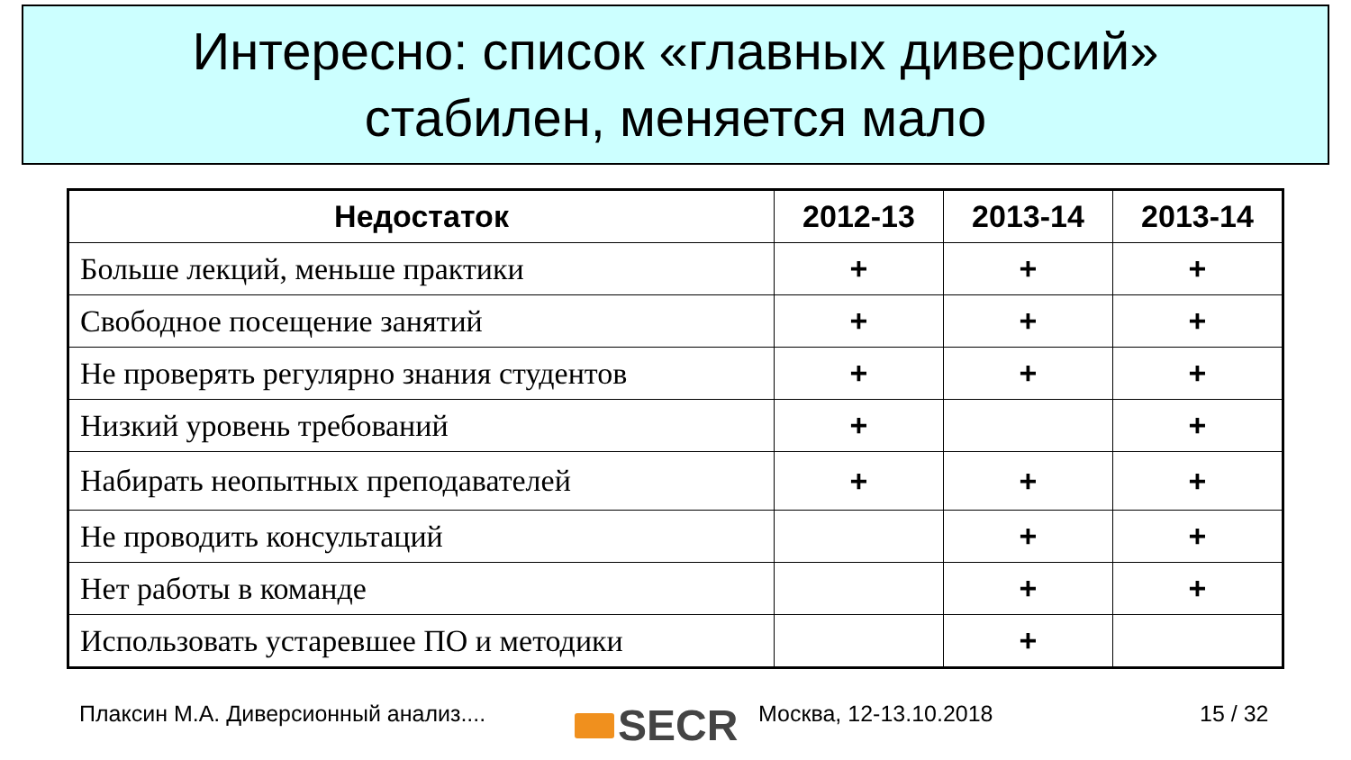Интересно: список «главных диверсий»
стабилен, меняется мало
| Недостаток | 2012-13 | 2013-14 | 2013-14 |
| --- | --- | --- | --- |
| Больше лекций, меньше практики | + | + | + |
| Свободное посещение занятий | + | + | + |
| Не проверять регулярно знания студентов | + | + | + |
| Низкий уровень требований | + | | + |
| Набирать неопытных преподавателей | + | + | + |
| Не проводить консультаций | | + | + |
| Нет работы в команде | | + | + |
| Использовать устаревшее ПО и методики | | + | |
Плаксин М.А. Диверсионный анализ....
SECR Москва, 12-13.10.2018 15 / 32